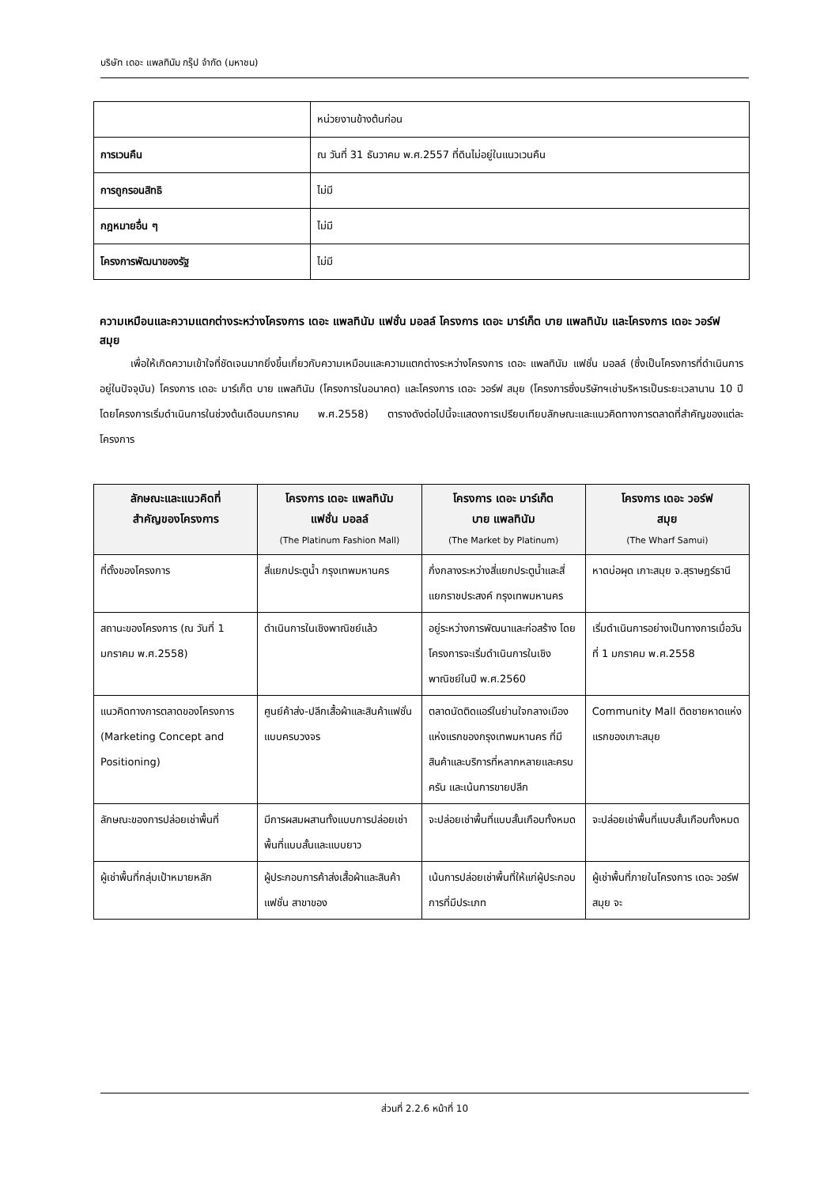บริษัท เดอะ แพลทินัม กรุ๊ป จำกัด (มหาชน)
| | หน่วยงานข้างต้นก่อน |
| การเวนคืน | ณ วันที่ 31 ธันวาคม พ.ศ.2557 ที่ดินไม่อยู่ในแนวเวนคืน |
| การถูกรอนสิทธิ | ไม่มี |
| กฎหมายอื่น ๆ | ไม่มี |
| โครงการพัฒนาของรัฐ | ไม่มี |
ความเหมือนและความแตกต่างระหว่างโครงการ เดอะ แพลทินัม แฟชั่น มอลล์ โครงการ เดอะ มาร์เก็ต บาย แพลทินัม และโครงการ เดอะ วอร์ฟ สมุย
   เพื่อให้เกิดความเข้าใจที่ชัดเจนมากยิ่งขึ้นเกี่ยวกับความเหมือนและความแตกต่างระหว่างโครงการ เดอะ แพลทินัม แฟชั่น มอลล์ (ซึ่งเป็นโครงการที่ดำเนินการอยู่ในปัจจุบัน) โครงการ เดอะ มาร์เก็ต บาย แพลทินัม (โครงการในอนาคต) และโครงการ เดอะ วอร์ฟ สมุย (โครงการซึ่งบริษัทฯเช่าบริหารเป็นระยะเวลานาน 10 ปี โดยโครงการเริ่มดำเนินการในช่วงต้นเดือนมกราคม พ.ศ.2558) ตารางดังต่อไปนี้จะแสดงการเปรียบเทียบลักษณะและแนวคิดทางการตลาดที่สำคัญของแต่ละโครงการ
| ลักษณะและแนวคิดที่ สำคัญของโครงการ | โครงการ เดอะ แพลทินัม แฟชั่น มอลล์ (The Platinum Fashion Mall) | โครงการ เดอะ มาร์เก็ต บาย แพลทินัม (The Market by Platinum) | โครงการ เดอะ วอร์ฟ สมุย (The Wharf Samui) |
| --- | --- | --- | --- |
| ที่ตั้งของโครงการ | สี่แยกประตูน้ำ กรุงเทพมหานคร | กึ่งกลางระหว่างสี่แยกประตูน้ำและสี่แยกราชประสงค์ กรุงเทพมหานคร | หาดบ่อผุด เกาะสมุย จ.สุราษฎร์ธานี |
| สถานะของโครงการ (ณ วันที่ 1 มกราคม พ.ศ.2558) | ดำเนินการในเชิงพาณิชย์แล้ว | อยู่ระหว่างการพัฒนาและก่อสร้าง โดยโครงการจะเริ่มดำเนินการในเชิงพาณิชย์ในปี พ.ศ.2560 | เริ่มดำเนินการอย่างเป็นทางการเมื่อวันที่ 1 มกราคม พ.ศ.2558 |
| แนวคิดทางการตลาดของโครงการ (Marketing Concept and Positioning) | ศูนย์ค้าส่ง-ปลีกเสื้อผ้าและสินค้าแฟชั่นแบบครบวงจร | ตลาดนัดติดแอร์ในย่านใจกลางเมืองแห่งแรกของกรุงเทพมหานคร ที่มีสินค้าและบริการที่หลากหลายและครบครัน และเน้นการขายปลีก | Community Mall ติดชายหาดแห่งแรกของเกาะสมุย |
| ลักษณะของการปล่อยเช่าพื้นที่ | มีการผสมผสานทั้งแบบการปล่อยเช่าพื้นที่แบบสั้นและแบบยาว | จะปล่อยเช่าพื้นที่แบบสั้นเกือบทั้งหมด | จะปล่อยเช่าพื้นที่แบบสั้นเกือบทั้งหมด |
| ผู้เช่าพื้นที่กลุ่มเป้าหมายหลัก | ผู้ประกอบการค้าส่งเสื้อผ้าและสินค้าแฟชั่น สาขาของ | เน้นการปล่อยเช่าพื้นที่ให้แก่ผู้ประกอบการที่มีประเภท | ผู้เช่าพื้นที่ภายในโครงการ เดอะ วอร์ฟ สมุย จะ |
ส่วนที่ 2.2.6 หน้าที่ 10